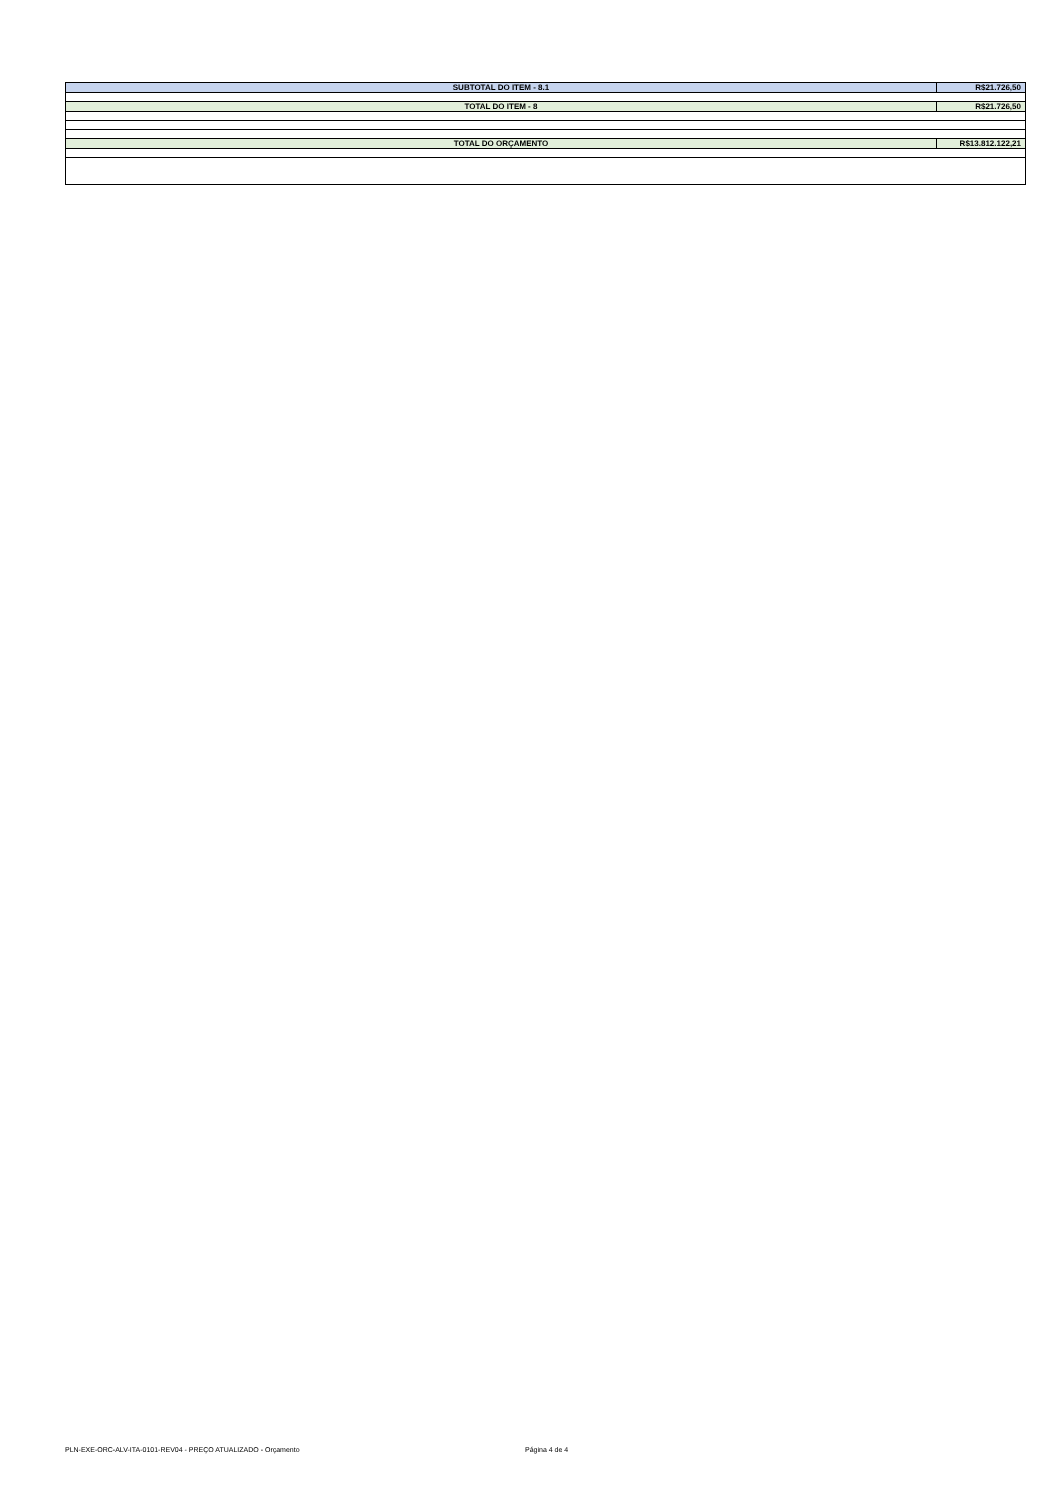| SUBTOTAL DO ITEM - 8.1 | R$21.726,50 |
| TOTAL DO ITEM - 8 | R$21.726,50 |
| TOTAL DO ORÇAMENTO | R$13.812.122,21 |
PLN-EXE-ORC-ALV-ITA-0101-REV04 - PREÇO ATUALIZADO - Orçamento Página 4 de 4